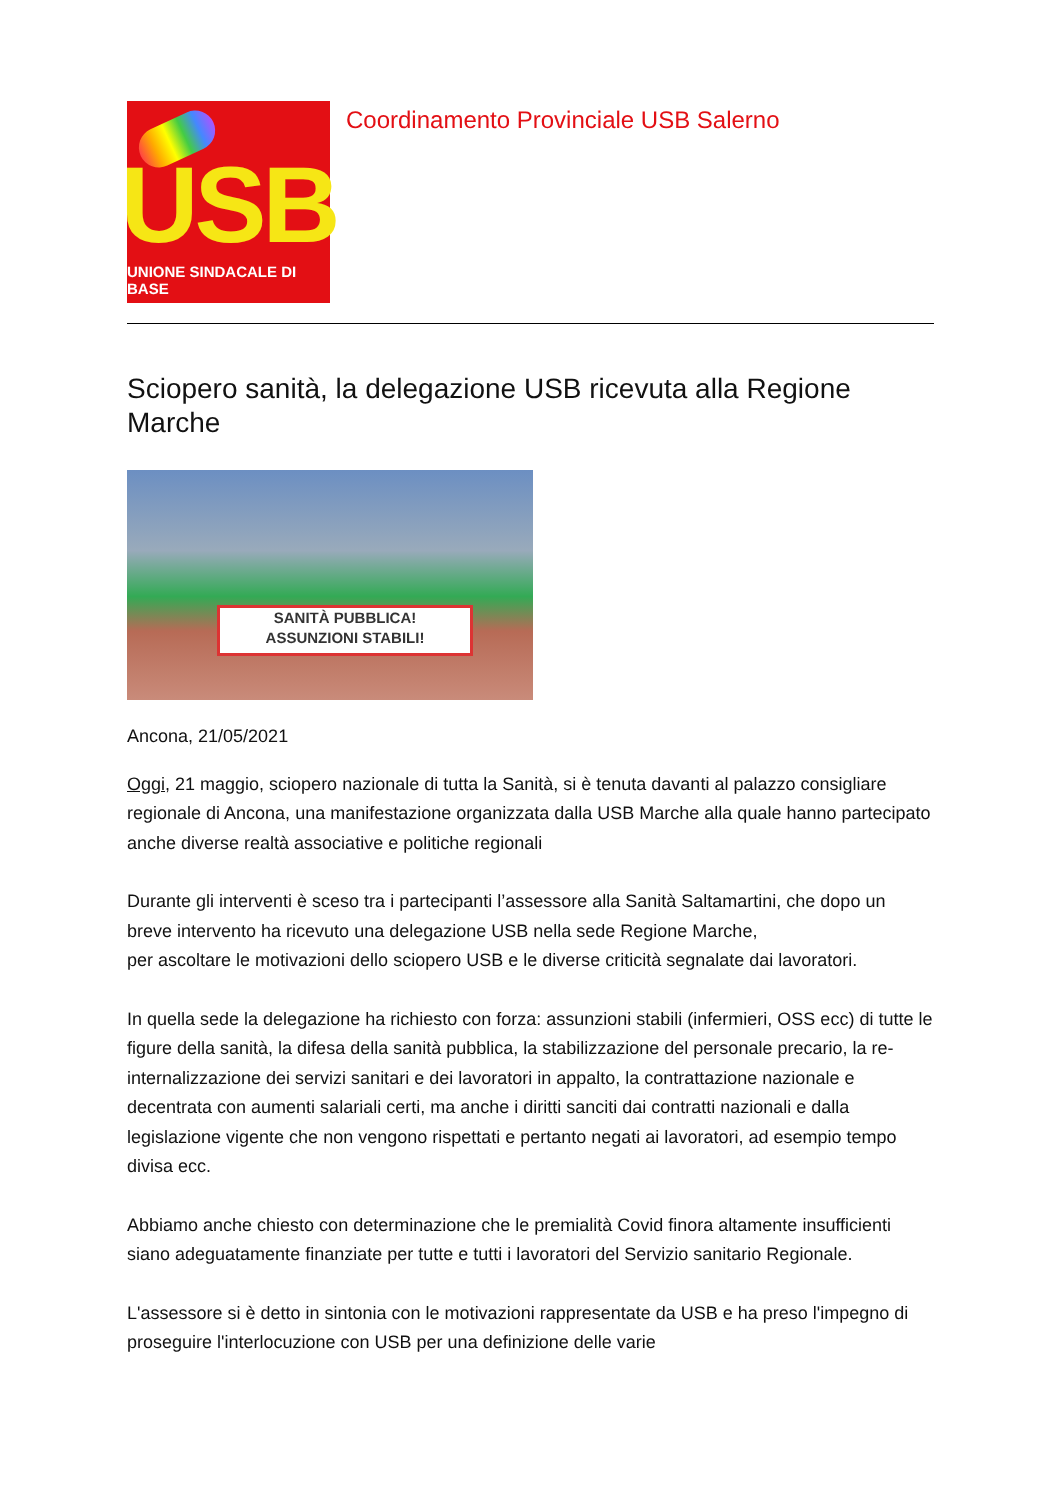USB
UNIONE SINDACALE DI BASE
Coordinamento Provinciale USB Salerno
Sciopero sanità, la delegazione USB ricevuta alla Regione Marche
SANITÀ PUBBLICA!
ASSUNZIONI STABILI!
Ancona, 21/05/2021
Oggi, 21 maggio, sciopero nazionale di tutta la Sanità, si è tenuta davanti al palazzo consigliare regionale di Ancona, una manifestazione organizzata dalla USB Marche alla quale hanno partecipato anche diverse realtà associative e politiche regionali
Durante gli interventi è sceso tra i partecipanti l’assessore alla Sanità Saltamartini, che dopo un breve intervento ha ricevuto una delegazione USB nella sede Regione Marche,
per ascoltare le motivazioni dello sciopero USB e le diverse criticità segnalate dai lavoratori.
In quella sede la delegazione ha richiesto con forza: assunzioni stabili (infermieri, OSS ecc) di tutte le figure della sanità, la difesa della sanità pubblica, la stabilizzazione del personale precario, la re-internalizzazione dei servizi sanitari e dei lavoratori in appalto, la contrattazione nazionale e decentrata con aumenti salariali certi, ma anche i diritti sanciti dai contratti nazionali e dalla legislazione vigente che non vengono rispettati e pertanto negati ai lavoratori, ad esempio tempo divisa ecc.
Abbiamo anche chiesto con determinazione che le premialità Covid finora altamente insufficienti siano adeguatamente finanziate per tutte e tutti i lavoratori del Servizio sanitario Regionale.
L'assessore si è detto in sintonia con le motivazioni rappresentate da USB e ha preso l'impegno di proseguire l'interlocuzione con USB per una definizione delle varie